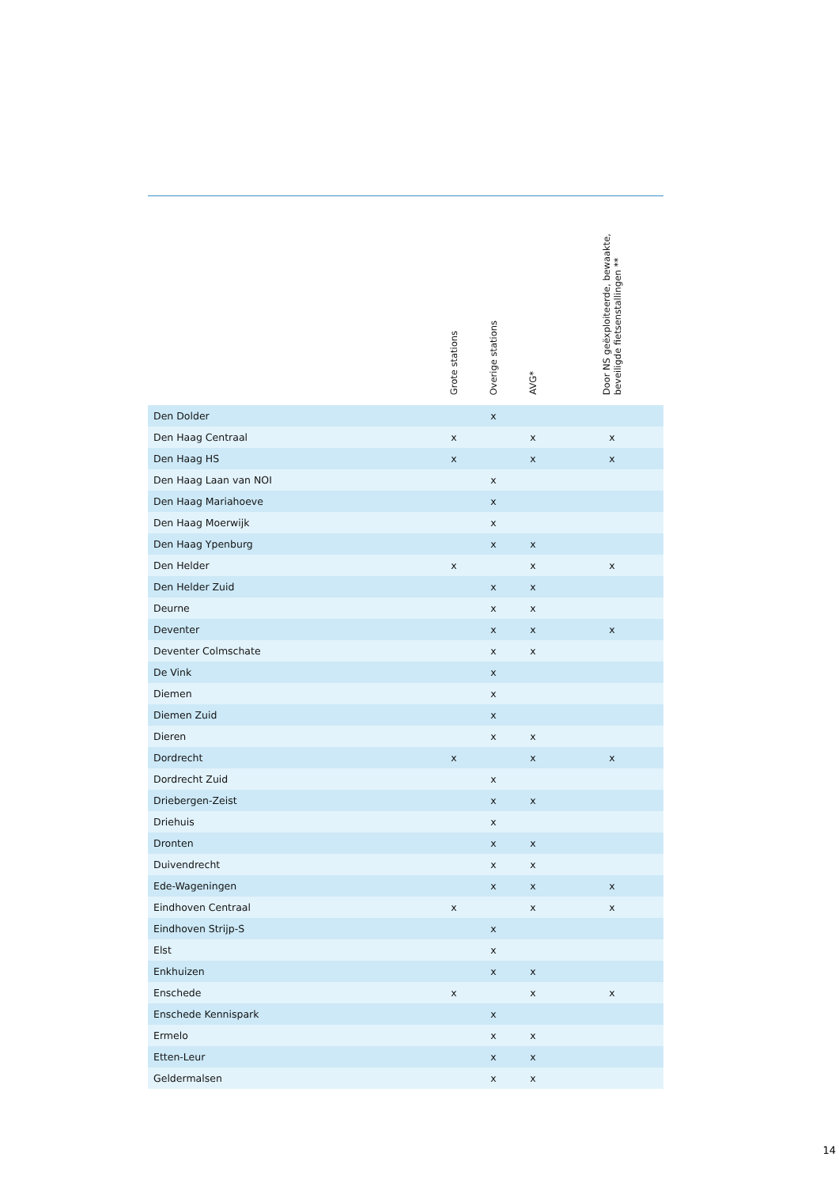| | Grote stations | Overige stations | AVG* | | Door NS geëxploiteerde, bewaakte, beveiligde fietsenstallingen ** | |
| --- | --- | --- | --- | --- | --- | --- |
| Den Dolder | | x | | | | |
| Den Haag Centraal | x | | x | | x | |
| Den Haag HS | x | | x | | x | |
| Den Haag Laan van NOI | | x | | | | |
| Den Haag Mariahoeve | | x | | | | |
| Den Haag Moerwijk | | x | | | | |
| Den Haag Ypenburg | | x | x | | | |
| Den Helder | x | | x | | x | |
| Den Helder Zuid | | x | x | | | |
| Deurne | | x | x | | | |
| Deventer | | x | x | | x | |
| Deventer Colmschate | | x | x | | | |
| De Vink | | x | | | | |
| Diemen | | x | | | | |
| Diemen Zuid | | x | | | | |
| Dieren | | x | x | | | |
| Dordrecht | x | | x | | x | |
| Dordrecht Zuid | | x | | | | |
| Driebergen-Zeist | | x | x | | | |
| Driehuis | | x | | | | |
| Dronten | | x | x | | | |
| Duivendrecht | | x | x | | | |
| Ede-Wageningen | | x | x | | x | |
| Eindhoven Centraal | x | | x | | x | |
| Eindhoven Strijp-S | | x | | | | |
| Elst | | x | | | | |
| Enkhuizen | | x | x | | | |
| Enschede | x | | x | | x | |
| Enschede Kennispark | | x | | | | |
| Ermelo | | x | x | | | |
| Etten-Leur | | x | x | | | |
| Geldermalsen | | x | x | | | |
14